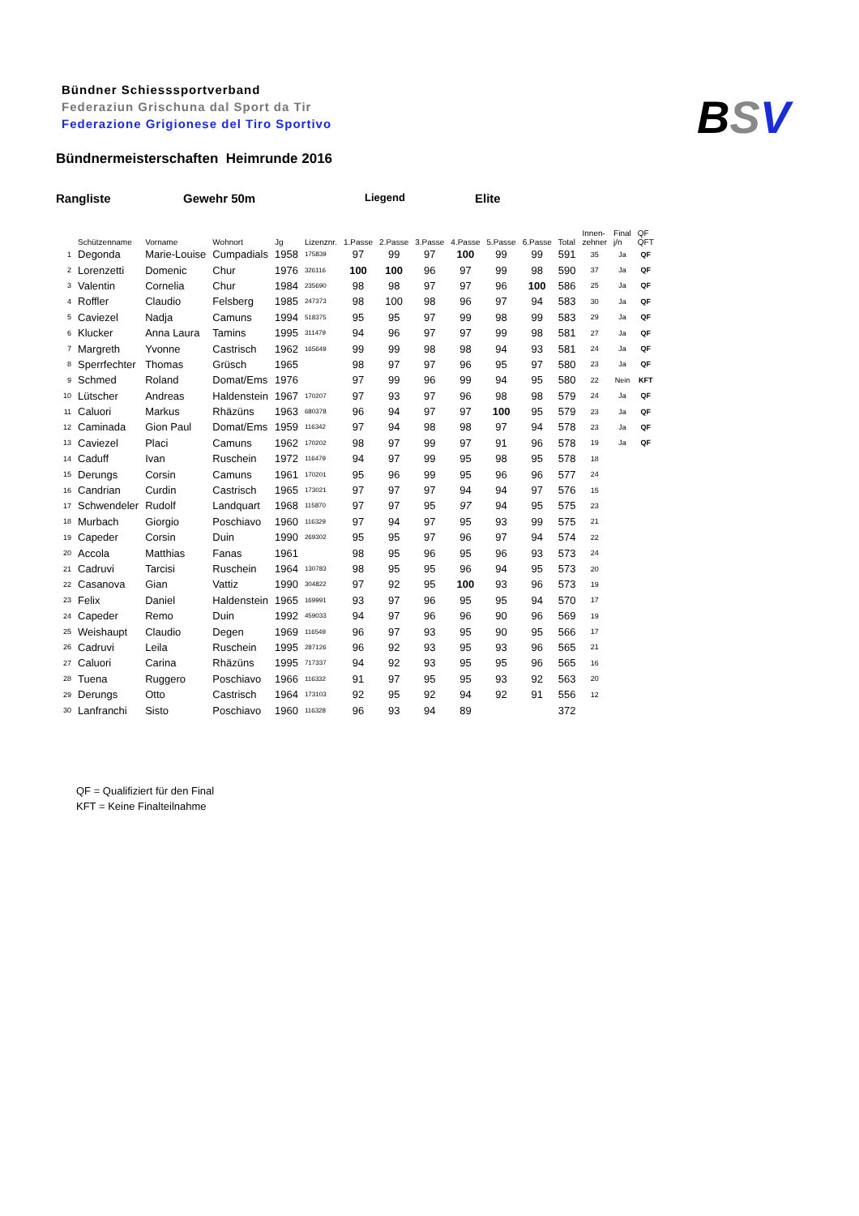Bündner Schiesssportverband
Federaziun Grischuna dal Sport da Tir
Federazione Grigionese del Tiro Sportivo
BSV
Bündnermeisterschaften Heimrunde 2016
Rangliste Gewehr 50m Liegend Elite
| | Schützenname | Vorname | Wohnort | Jg | Lizenznr. | 1.Passe | 2.Passe | 3.Passe | 4.Passe | 5.Passe | 6.Passe | Total | Innen- zehner | Final j/n | QF QFT |
| --- | --- | --- | --- | --- | --- | --- | --- | --- | --- | --- | --- | --- | --- | --- | --- |
| 1 | Degonda | Marie-Louise | Cumpadials | 1958 | 175839 | 97 | 99 | 97 | 100 | 99 | 99 | 591 | 35 | Ja | QF |
| 2 | Lorenzetti | Domenic | Chur | 1976 | 326116 | 100 | 100 | 96 | 97 | 99 | 98 | 590 | 37 | Ja | QF |
| 3 | Valentin | Cornelia | Chur | 1984 | 235690 | 98 | 98 | 97 | 97 | 96 | 100 | 586 | 25 | Ja | QF |
| 4 | Roffler | Claudio | Felsberg | 1985 | 247373 | 98 | 100 | 98 | 96 | 97 | 94 | 583 | 30 | Ja | QF |
| 5 | Caviezel | Nadja | Camuns | 1994 | 518375 | 95 | 95 | 97 | 99 | 98 | 99 | 583 | 29 | Ja | QF |
| 6 | Klucker | Anna Laura | Tamins | 1995 | 311479 | 94 | 96 | 97 | 97 | 99 | 98 | 581 | 27 | Ja | QF |
| 7 | Margreth | Yvonne | Castrisch | 1962 | 165649 | 99 | 99 | 98 | 98 | 94 | 93 | 581 | 24 | Ja | QF |
| 8 | Sperrfechter | Thomas | Grüsch | 1965 | | 98 | 97 | 97 | 96 | 95 | 97 | 580 | 23 | Ja | QF |
| 9 | Schmed | Roland | Domat/Ems | 1976 | | 97 | 99 | 96 | 99 | 94 | 95 | 580 | 22 | Nein | KFT |
| 10 | Lütscher | Andreas | Haldenstein | 1967 | 170207 | 97 | 93 | 97 | 96 | 98 | 98 | 579 | 24 | Ja | QF |
| 11 | Caluori | Markus | Rhäzüns | 1963 | 680378 | 96 | 94 | 97 | 97 | 100 | 95 | 579 | 23 | Ja | QF |
| 12 | Caminada | Gion Paul | Domat/Ems | 1959 | 116342 | 97 | 94 | 98 | 98 | 97 | 94 | 578 | 23 | Ja | QF |
| 13 | Caviezel | Placi | Camuns | 1962 | 170202 | 98 | 97 | 99 | 97 | 91 | 96 | 578 | 19 | Ja | QF |
| 14 | Caduff | Ivan | Ruschein | 1972 | 116479 | 94 | 97 | 99 | 95 | 98 | 95 | 578 | 18 | | |
| 15 | Derungs | Corsin | Camuns | 1961 | 170201 | 95 | 96 | 99 | 95 | 96 | 96 | 577 | 24 | | |
| 16 | Candrian | Curdin | Castrisch | 1965 | 173021 | 97 | 97 | 97 | 94 | 94 | 97 | 576 | 15 | | |
| 17 | Schwendeler | Rudolf | Landquart | 1968 | 115870 | 97 | 97 | 95 | 97 | 94 | 95 | 575 | 23 | | |
| 18 | Murbach | Giorgio | Poschiavo | 1960 | 116329 | 97 | 94 | 97 | 95 | 93 | 99 | 575 | 21 | | |
| 19 | Capeder | Corsin | Duin | 1990 | 269302 | 95 | 95 | 97 | 96 | 97 | 94 | 574 | 22 | | |
| 20 | Accola | Matthias | Fanas | 1961 | | 98 | 95 | 96 | 95 | 96 | 93 | 573 | 24 | | |
| 21 | Cadruvi | Tarcisi | Ruschein | 1964 | 130783 | 98 | 95 | 95 | 96 | 94 | 95 | 573 | 20 | | |
| 22 | Casanova | Gian | Vattiz | 1990 | 304822 | 97 | 92 | 95 | 100 | 93 | 96 | 573 | 19 | | |
| 23 | Felix | Daniel | Haldenstein | 1965 | 169991 | 93 | 97 | 96 | 95 | 95 | 94 | 570 | 17 | | |
| 24 | Capeder | Remo | Duin | 1992 | 459033 | 94 | 97 | 96 | 96 | 90 | 96 | 569 | 19 | | |
| 25 | Weishaupt | Claudio | Degen | 1969 | 116549 | 96 | 97 | 93 | 95 | 90 | 95 | 566 | 17 | | |
| 26 | Cadruvi | Leila | Ruschein | 1995 | 287126 | 96 | 92 | 93 | 95 | 93 | 96 | 565 | 21 | | |
| 27 | Caluori | Carina | Rhäzüns | 1995 | 717337 | 94 | 92 | 93 | 95 | 95 | 96 | 565 | 16 | | |
| 28 | Tuena | Ruggero | Poschiavo | 1966 | 116332 | 91 | 97 | 95 | 95 | 93 | 92 | 563 | 20 | | |
| 29 | Derungs | Otto | Castrisch | 1964 | 173103 | 92 | 95 | 92 | 94 | 92 | 91 | 556 | 12 | | |
| 30 | Lanfranchi | Sisto | Poschiavo | 1960 | 116328 | 96 | 93 | 94 | 89 | | | 372 | | | |
QF = Qualifiziert für den Final
KFT = Keine Finalteilnahme